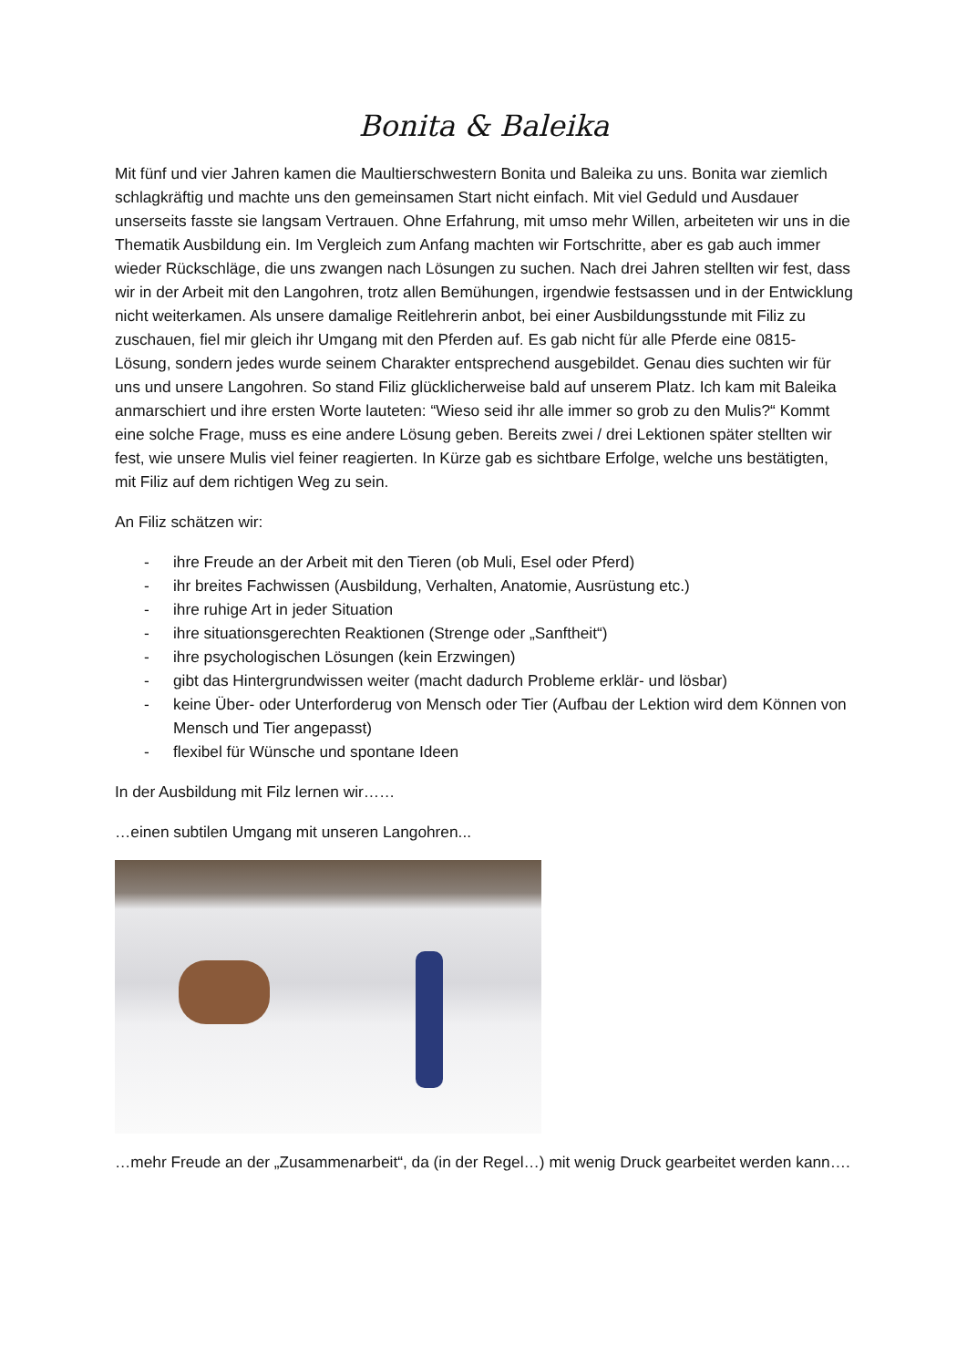Bonita & Baleika
Mit fünf und vier Jahren kamen die Maultierschwestern Bonita und Baleika zu uns. Bonita war ziemlich schlagkräftig und machte uns den gemeinsamen Start nicht einfach. Mit viel Geduld und Ausdauer unserseits fasste sie langsam Vertrauen. Ohne Erfahrung, mit umso mehr Willen, arbeiteten wir uns in die Thematik Ausbildung ein. Im Vergleich zum Anfang machten wir Fortschritte, aber es gab auch immer wieder Rückschläge, die uns zwangen nach Lösungen zu suchen. Nach drei Jahren stellten wir fest, dass wir in der Arbeit mit den Langohren, trotz allen Bemühungen, irgendwie festsassen und in der Entwicklung nicht weiterkamen. Als unsere damalige Reitlehrerin anbot, bei einer Ausbildungsstunde mit Filiz zu zuschauen, fiel mir gleich ihr Umgang mit den Pferden auf. Es gab nicht für alle Pferde eine 0815- Lösung, sondern jedes wurde seinem Charakter entsprechend ausgebildet. Genau dies suchten wir für uns und unsere Langohren. So stand Filiz glücklicherweise bald auf unserem Platz. Ich kam mit Baleika anmarschiert und ihre ersten Worte lauteten: “Wieso seid ihr alle immer so grob zu den Mulis?“ Kommt eine solche Frage, muss es eine andere Lösung geben. Bereits zwei / drei Lektionen später stellten wir fest, wie unsere Mulis viel feiner reagierten. In Kürze gab es sichtbare Erfolge, welche uns bestätigten, mit Filiz auf dem richtigen Weg zu sein.
An Filiz schätzen wir:
- ihre Freude an der Arbeit mit den Tieren (ob Muli, Esel oder Pferd)
- ihr breites Fachwissen (Ausbildung, Verhalten, Anatomie, Ausrüstung etc.)
- ihre ruhige Art in jeder Situation
- ihre situationsgerechten Reaktionen (Strenge oder „Sanftheit“)
- ihre psychologischen Lösungen (kein Erzwingen)
- gibt das Hintergrundwissen weiter (macht dadurch Probleme erklär- und lösbar)
- keine Über- oder Unterforderug von Mensch oder Tier (Aufbau der Lektion wird dem Können von Mensch und Tier angepasst)
- flexibel für Wünsche und spontane Ideen
In der Ausbildung mit Filz lernen wir……
…einen subtilen Umgang mit unseren Langohren...
…mehr Freude an der „Zusammenarbeit“, da (in der Regel…) mit wenig Druck gearbeitet werden kann….